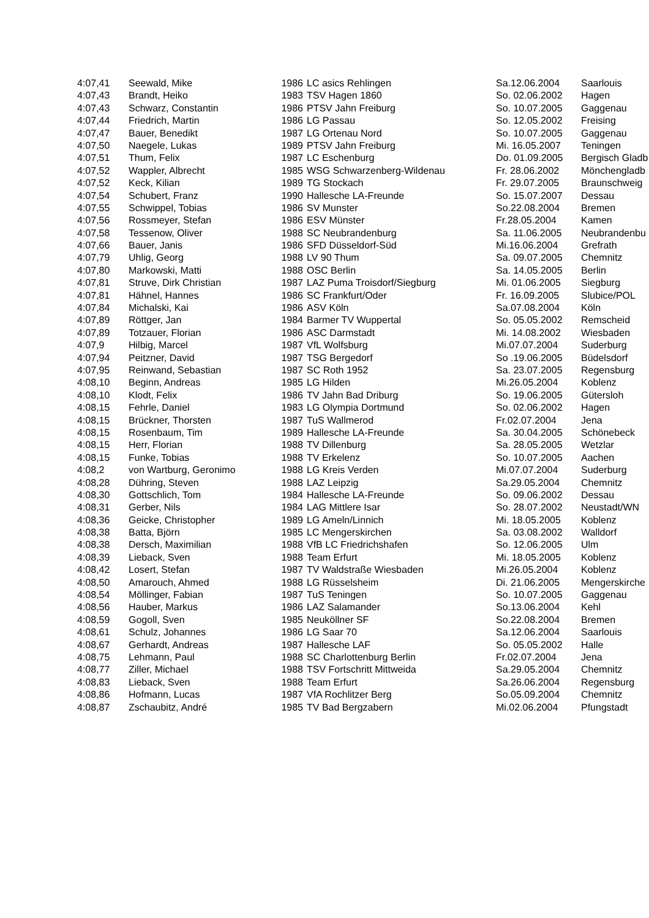| 4:07,41 | Seewald, Mike | 1986 | LC asics Rehlingen | Sa.12.06.2004 | Saarlouis |
| 4:07,43 | Brandt, Heiko | 1983 | TSV Hagen 1860 | So. 02.06.2002 | Hagen |
| 4:07,43 | Schwarz, Constantin | 1986 | PTSV Jahn Freiburg | So. 10.07.2005 | Gaggenau |
| 4:07,44 | Friedrich, Martin | 1986 | LG Passau | So. 12.05.2002 | Freising |
| 4:07,47 | Bauer, Benedikt | 1987 | LG Ortenau Nord | So. 10.07.2005 | Gaggenau |
| 4:07,50 | Naegele, Lukas | 1989 | PTSV Jahn Freiburg | Mi. 16.05.2007 | Teningen |
| 4:07,51 | Thum, Felix | 1987 | LC Eschenburg | Do. 01.09.2005 | Bergisch Gladb |
| 4:07,52 | Wappler, Albrecht | 1985 | WSG Schwarzenberg-Wildenau | Fr. 28.06.2002 | Mönchengladb |
| 4:07,52 | Keck, Kilian | 1989 | TG Stockach | Fr. 29.07.2005 | Braunschweig |
| 4:07,54 | Schubert, Franz | 1990 | Hallesche LA-Freunde | So. 15.07.2007 | Dessau |
| 4:07,55 | Schwippel, Tobias | 1986 | SV Munster | So.22.08.2004 | Bremen |
| 4:07,56 | Rossmeyer, Stefan | 1986 | ESV Münster | Fr.28.05.2004 | Kamen |
| 4:07,58 | Tessenow, Oliver | 1988 | SC Neubrandenburg | Sa. 11.06.2005 | Neubrandenbu |
| 4:07,66 | Bauer, Janis | 1986 | SFD Düsseldorf-Süd | Mi.16.06.2004 | Grefrath |
| 4:07,79 | Uhlig, Georg | 1988 | LV 90 Thum | Sa. 09.07.2005 | Chemnitz |
| 4:07,80 | Markowski, Matti | 1988 | OSC Berlin | Sa. 14.05.2005 | Berlin |
| 4:07,81 | Struve, Dirk Christian | 1987 | LAZ Puma Troisdorf/Siegburg | Mi. 01.06.2005 | Siegburg |
| 4:07,81 | Hähnel, Hannes | 1986 | SC Frankfurt/Oder | Fr. 16.09.2005 | Slubice/POL |
| 4:07,84 | Michalski, Kai | 1986 | ASV Köln | Sa.07.08.2004 | Köln |
| 4:07,89 | Röttger, Jan | 1984 | Barmer TV Wuppertal | So. 05.05.2002 | Remscheid |
| 4:07,89 | Totzauer, Florian | 1986 | ASC Darmstadt | Mi. 14.08.2002 | Wiesbaden |
| 4:07,9 | Hilbig, Marcel | 1987 | VfL Wolfsburg | Mi.07.07.2004 | Suderburg |
| 4:07,94 | Peitzner, David | 1987 | TSG Bergedorf | So .19.06.2005 | Büdelsdorf |
| 4:07,95 | Reinwand, Sebastian | 1987 | SC Roth 1952 | Sa. 23.07.2005 | Regensburg |
| 4:08,10 | Beginn, Andreas | 1985 | LG Hilden | Mi.26.05.2004 | Koblenz |
| 4:08,10 | Klodt, Felix | 1986 | TV Jahn Bad Driburg | So. 19.06.2005 | Gütersloh |
| 4:08,15 | Fehrle, Daniel | 1983 | LG Olympia Dortmund | So. 02.06.2002 | Hagen |
| 4:08,15 | Brückner, Thorsten | 1987 | TuS Wallmerod | Fr.02.07.2004 | Jena |
| 4:08,15 | Rosenbaum, Tim | 1989 | Hallesche LA-Freunde | Sa. 30.04.2005 | Schönebeck |
| 4:08,15 | Herr, Florian | 1988 | TV Dillenburg | Sa. 28.05.2005 | Wetzlar |
| 4:08,15 | Funke, Tobias | 1988 | TV Erkelenz | So. 10.07.2005 | Aachen |
| 4:08,2 | von Wartburg, Geronimo | 1988 | LG Kreis Verden | Mi.07.07.2004 | Suderburg |
| 4:08,28 | Dühring, Steven | 1988 | LAZ Leipzig | Sa.29.05.2004 | Chemnitz |
| 4:08,30 | Gottschlich, Tom | 1984 | Hallesche LA-Freunde | So. 09.06.2002 | Dessau |
| 4:08,31 | Gerber, Nils | 1984 | LAG Mittlere Isar | So. 28.07.2002 | Neustadt/WN |
| 4:08,36 | Geicke, Christopher | 1989 | LG Ameln/Linnich | Mi. 18.05.2005 | Koblenz |
| 4:08,38 | Batta, Björn | 1985 | LC Mengerskirchen | Sa. 03.08.2002 | Walldorf |
| 4:08,38 | Dersch, Maximilian | 1988 | VfB LC Friedrichshafen | So. 12.06.2005 | Ulm |
| 4:08,39 | Lieback, Sven | 1988 | Team Erfurt | Mi. 18.05.2005 | Koblenz |
| 4:08,42 | Losert, Stefan | 1987 | TV Waldstraße Wiesbaden | Mi.26.05.2004 | Koblenz |
| 4:08,50 | Amarouch, Ahmed | 1988 | LG Rüsselsheim | Di. 21.06.2005 | Mengerskirche |
| 4:08,54 | Möllinger, Fabian | 1987 | TuS Teningen | So. 10.07.2005 | Gaggenau |
| 4:08,56 | Hauber, Markus | 1986 | LAZ Salamander | So.13.06.2004 | Kehl |
| 4:08,59 | Gogoll, Sven | 1985 | Neuköllner SF | So.22.08.2004 | Bremen |
| 4:08,61 | Schulz, Johannes | 1986 | LG Saar 70 | Sa.12.06.2004 | Saarlouis |
| 4:08,67 | Gerhardt, Andreas | 1987 | Hallesche LAF | So. 05.05.2002 | Halle |
| 4:08,75 | Lehmann, Paul | 1988 | SC Charlottenburg Berlin | Fr.02.07.2004 | Jena |
| 4:08,77 | Ziller, Michael | 1988 | TSV Fortschritt Mittweida | Sa.29.05.2004 | Chemnitz |
| 4:08,83 | Lieback, Sven | 1988 | Team Erfurt | Sa.26.06.2004 | Regensburg |
| 4:08,86 | Hofmann, Lucas | 1987 | VfA Rochlitzer Berg | So.05.09.2004 | Chemnitz |
| 4:08,87 | Zschaubitz, André | 1985 | TV Bad Bergzabern | Mi.02.06.2004 | Pfungstadt |